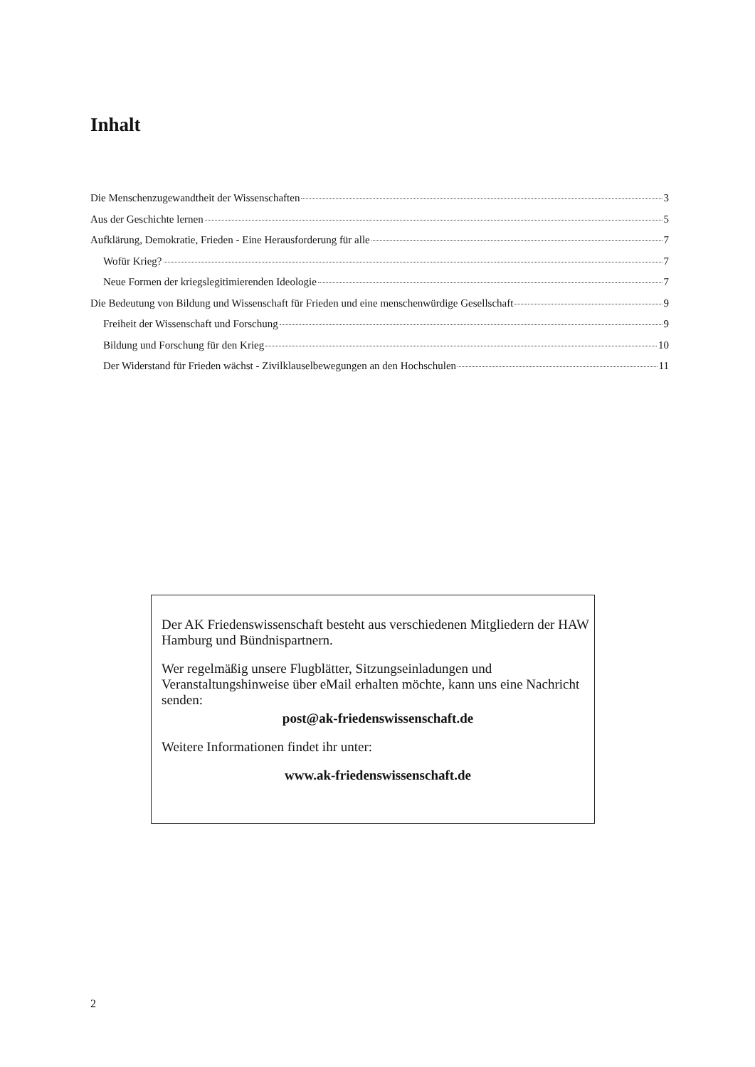Inhalt
Die Menschenzugewandtheit der Wissenschaften 3
Aus der Geschichte lernen 5
Aufklärung, Demokratie, Frieden - Eine Herausforderung für alle 7
Wofür Krieg? 7
Neue Formen der kriegslegitimierenden Ideologie 7
Die Bedeutung von Bildung und Wissenschaft für Frieden und eine menschenwürdige Gesellschaft 9
Freiheit der Wissenschaft und Forschung 9
Bildung und Forschung für den Krieg 10
Der Widerstand für Frieden wächst - Zivilklauselbewegungen an den Hochschulen 11
Der AK Friedenswissenschaft besteht aus verschiedenen Mitgliedern der HAW Hamburg und Bündnispartnern.
Wer regelmäßig unsere Flugblätter, Sitzungseinladungen und Veranstaltungshinweise über eMail erhalten möchte, kann uns eine Nachricht senden:
post@ak-friedenswissenschaft.de
Weitere Informationen findet ihr unter:
www.ak-friedenswissenschaft.de
2